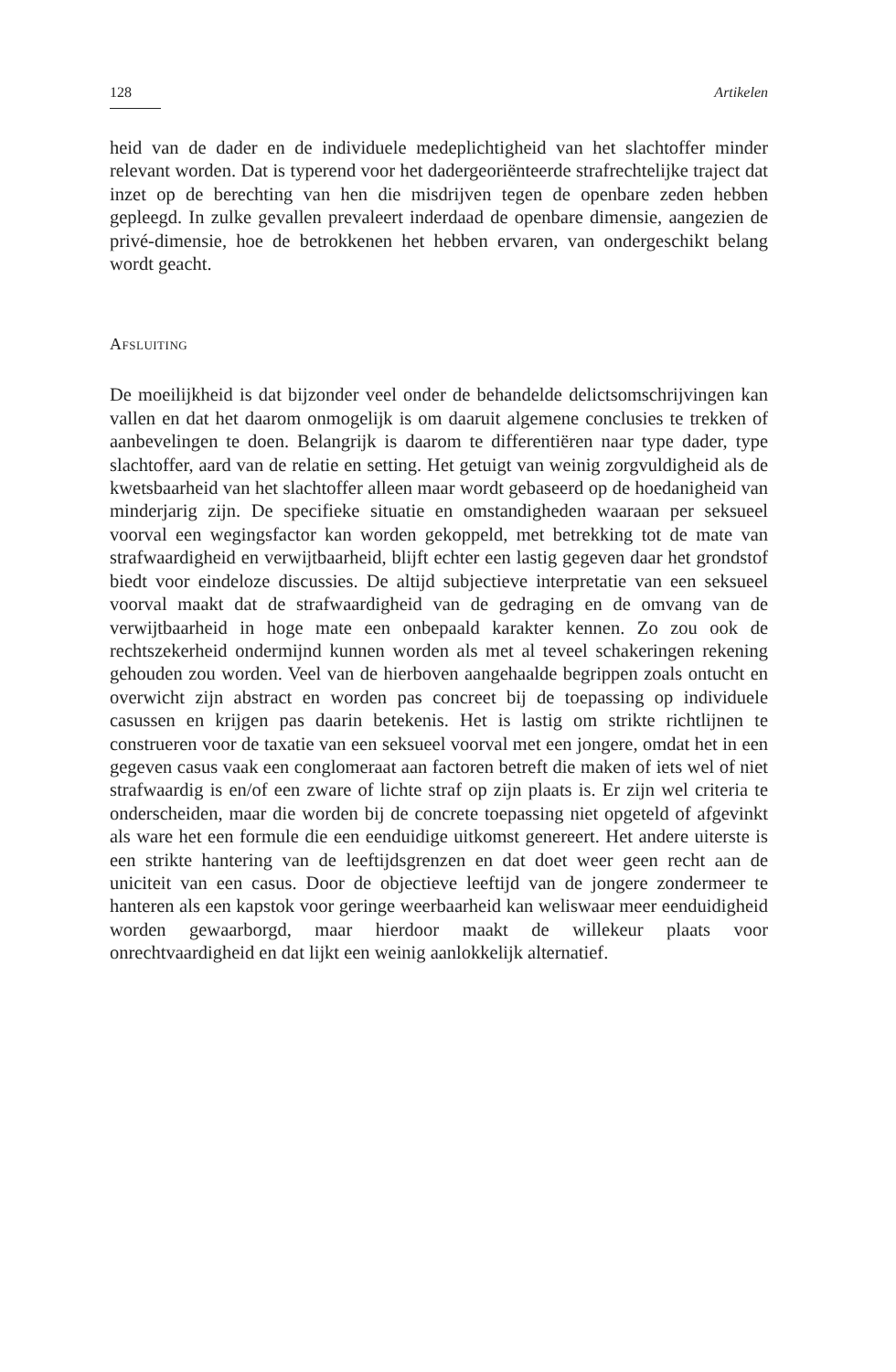128 Artikelen
heid van de dader en de individuele medeplichtigheid van het slachtoffer minder relevant worden. Dat is typerend voor het dadergeoriënteerde strafrechtelijke traject dat inzet op de berechting van hen die misdrijven tegen de openbare zeden hebben gepleegd. In zulke gevallen prevaleert inderdaad de openbare dimensie, aangezien de privé-dimensie, hoe de betrokkenen het hebben ervaren, van ondergeschikt belang wordt geacht.
Afsluiting
De moeilijkheid is dat bijzonder veel onder de behandelde delictsomschrijvingen kan vallen en dat het daarom onmogelijk is om daaruit algemene conclusies te trekken of aanbevelingen te doen. Belangrijk is daarom te differentiëren naar type dader, type slachtoffer, aard van de relatie en setting. Het getuigt van weinig zorgvuldigheid als de kwetsbaarheid van het slachtoffer alleen maar wordt gebaseerd op de hoedanigheid van minderjarig zijn. De specifieke situatie en omstandigheden waaraan per seksueel voorval een wegingsfactor kan worden gekoppeld, met betrekking tot de mate van strafwaardigheid en verwijtbaarheid, blijft echter een lastig gegeven daar het grondstof biedt voor eindeloze discussies. De altijd subjectieve interpretatie van een seksueel voorval maakt dat de strafwaardigheid van de gedraging en de omvang van de verwijtbaarheid in hoge mate een onbepaald karakter kennen. Zo zou ook de rechtszekerheid ondermijnd kunnen worden als met al teveel schakeringen rekening gehouden zou worden. Veel van de hierboven aangehaalde begrippen zoals ontucht en overwicht zijn abstract en worden pas concreet bij de toepassing op individuele casussen en krijgen pas daarin betekenis. Het is lastig om strikte richtlijnen te construeren voor de taxatie van een seksueel voorval met een jongere, omdat het in een gegeven casus vaak een conglomeraat aan factoren betreft die maken of iets wel of niet strafwaardig is en/of een zware of lichte straf op zijn plaats is. Er zijn wel criteria te onderscheiden, maar die worden bij de concrete toepassing niet opgeteld of afgevinkt als ware het een formule die een eenduidige uitkomst genereert. Het andere uiterste is een strikte hantering van de leeftijdsgrenzen en dat doet weer geen recht aan de uniciteit van een casus. Door de objectieve leeftijd van de jongere zondermeer te hanteren als een kapstok voor geringe weerbaarheid kan weliswaar meer eenduidigheid worden gewaarborgd, maar hierdoor maakt de willekeur plaats voor onrechtvaardigheid en dat lijkt een weinig aanlokkelijk alternatief.